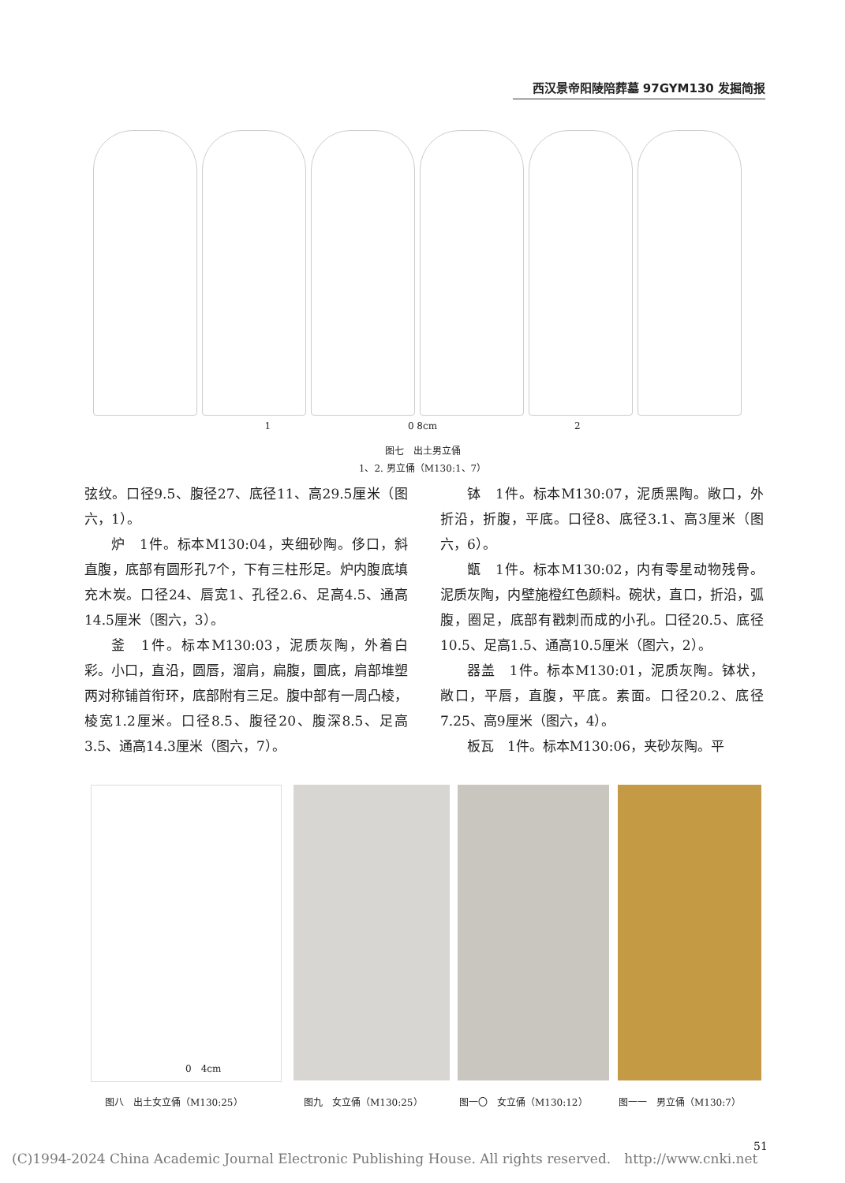西汉景帝阳陵陪葬墓 97GYM130 发掘简报
1 0 8cm 2
图七　出土男立俑
1、2. 男立俑（M130:1、7）
弦纹。口径9.5、腹径27、底径11、高29.5厘米（图六，1）。
炉　1件。标本M130:04，夹细砂陶。侈口，斜直腹，底部有圆形孔7个，下有三柱形足。炉内腹底填充木炭。口径24、唇宽1、孔径2.6、足高4.5、通高14.5厘米（图六，3）。
釜　1件。标本M130:03，泥质灰陶，外着白彩。小口，直沿，圆唇，溜肩，扁腹，圜底，肩部堆塑两对称铺首衔环，底部附有三足。腹中部有一周凸棱，棱宽1.2厘米。口径8.5、腹径20、腹深8.5、足高3.5、通高14.3厘米（图六，7）。
钵　1件。标本M130:07，泥质黑陶。敞口，外折沿，折腹，平底。口径8、底径3.1、高3厘米（图六，6）。
甑　1件。标本M130:02，内有零星动物残骨。泥质灰陶，内壁施橙红色颜料。碗状，直口，折沿，弧腹，圈足，底部有戳刺而成的小孔。口径20.5、底径10.5、足高1.5、通高10.5厘米（图六，2）。
器盖　1件。标本M130:01，泥质灰陶。钵状，敞口，平唇，直腹，平底。素面。口径20.2、底径7.25、高9厘米（图六，4）。
板瓦　1件。标本M130:06，夹砂灰陶。平
0　4cm
图八　出土女立俑（M130:25） 图九　女立俑（M130:25） 图一〇　女立俑（M130:12） 图一一　男立俑（M130:7）
(C)1994-2024 China Academic Journal Electronic Publishing House. All rights reserved.　http://www.cnki.net
51